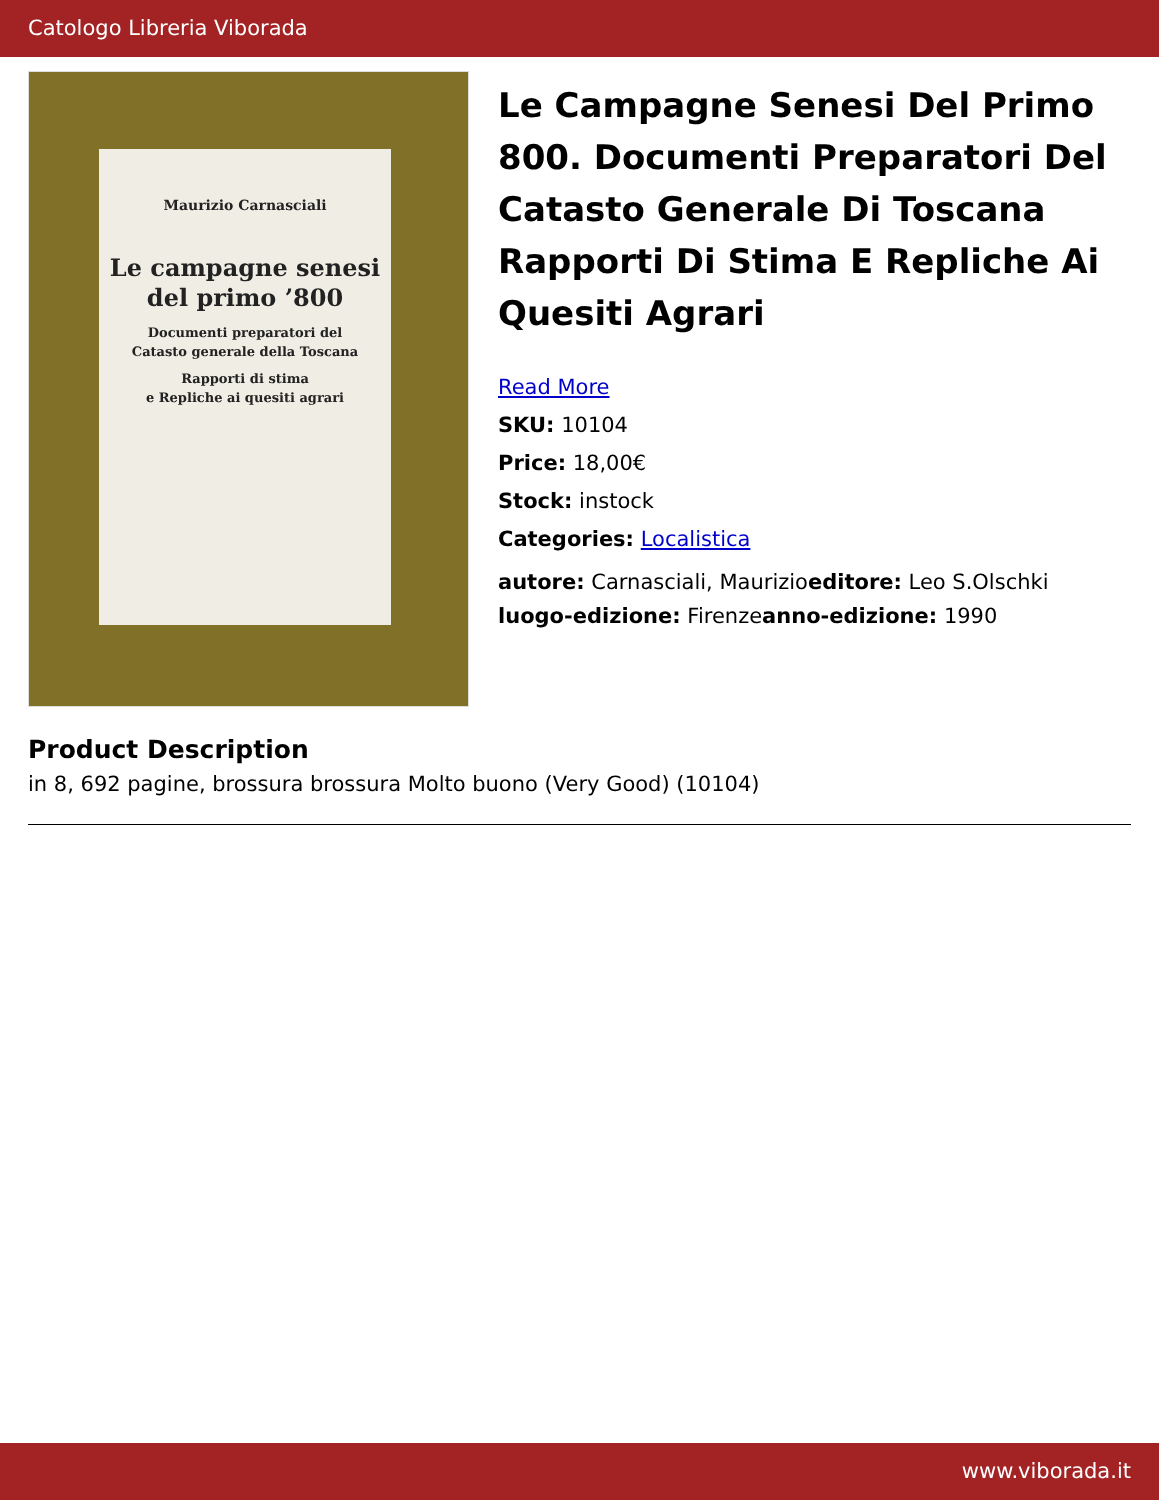Catologo Libreria Viborada
Maurizio Carnasciali
Le campagne senesi
del primo ’800
Documenti preparatori del
Catasto generale della Toscana
Rapporti di stima
e Repliche ai quesiti agrari
Le Campagne Senesi Del Primo 800. Documenti Preparatori Del Catasto Generale Di Toscana Rapporti Di Stima E Repliche Ai Quesiti Agrari
Read More
SKU: 10104
Price: 18,00€
Stock: instock
Categories: Localistica
autore: Carnasciali, Maurizioeditore: Leo S.Olschki
luogo-edizione: Firenzeanno-edizione: 1990
Product Description
in 8, 692 pagine, brossura brossura Molto buono (Very Good) (10104)
www.viborada.it